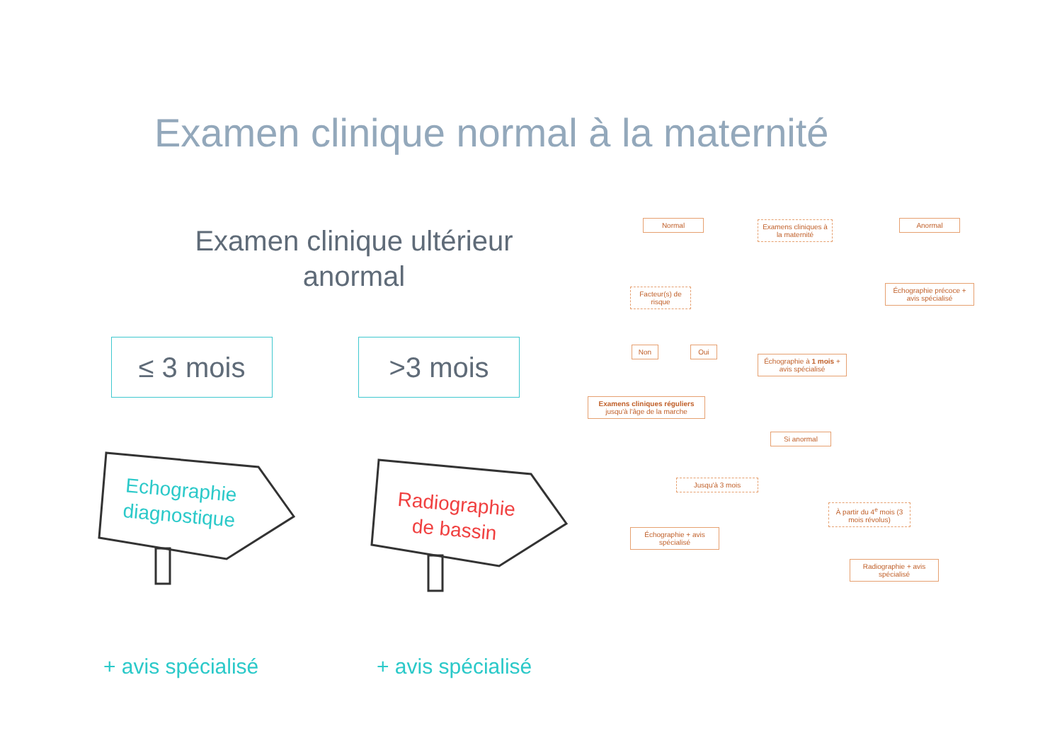Examen clinique normal à la maternité
Examen clinique ultérieur
anormal
≤ 3 mois >3 mois
Echographie
diagnostique
Radiographie
de bassin
+ avis spécialisé + avis spécialisé
Normal
Examens cliniques à la maternité
Anormal
Échographie précoce + avis spécialisé
Facteur(s) de risque
Non Oui
Échographie à 1 mois + avis spécialisé
Examens cliniques réguliers jusqu'à l'âge de la marche
Si anormal
Jusqu'à 3 mois
Échographie + avis spécialisé
À partir du 4<sup>e</sup> mois (3 mois révolus)
Radiographie + avis spécialisé